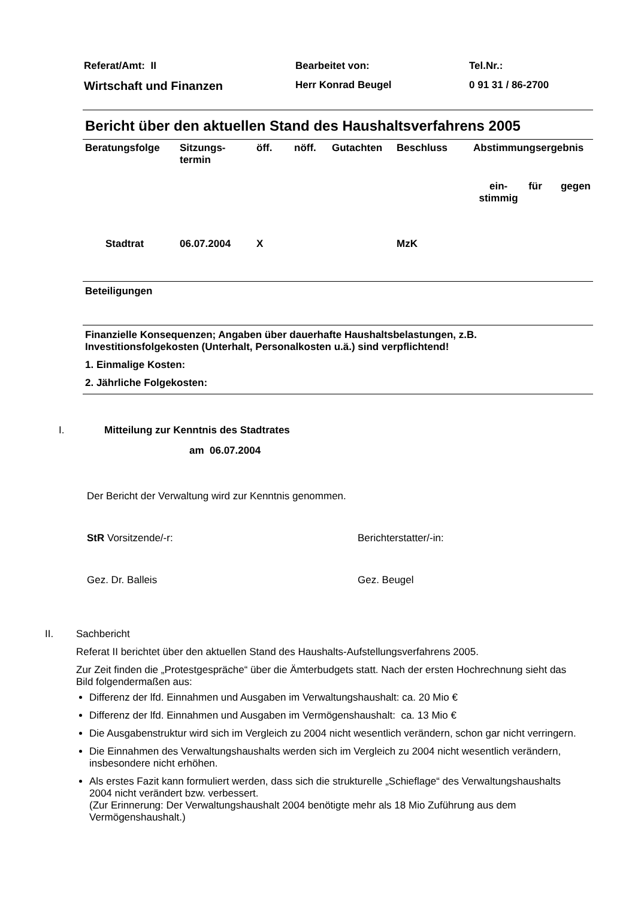Referat/Amt: II
Bearbeitet von:
Tel.Nr.:
Wirtschaft und Finanzen
Herr Konrad Beugel
0 91 31 / 86-2700
Bericht über den aktuellen Stand des Haushaltsverfahrens 2005
| Beratungsfolge | Sitzungs- termin | öff. | nöff. | Gutachten | Beschluss | Abstimmungsergebnis | | |
| --- | --- | --- | --- | --- | --- | --- | --- | --- |
| | | | | | | ein- stimmig | für | gegen |
| Stadtrat | 06.07.2004 | X | | | MzK | | | |
Beteiligungen
Finanzielle Konsequenzen; Angaben über dauerhafte Haushaltsbelastungen, z.B. Investitionsfolgekosten (Unterhalt, Personalkosten u.ä.) sind verpflichtend!
1. Einmalige Kosten:
2. Jährliche Folgekosten:
I. Mitteilung zur Kenntnis des Stadtrates
am 06.07.2004
Der Bericht der Verwaltung wird zur Kenntnis genommen.
StR Vorsitzende/-r: Berichterstatter/-in:
Gez. Dr. Balleis Gez. Beugel
II. Sachbericht
Referat II berichtet über den aktuellen Stand des Haushalts-Aufstellungsverfahrens 2005.
Zur Zeit finden die „Protestgespräche“ über die Ämterbudgets statt. Nach der ersten Hochrechnung sieht das Bild folgendermaßen aus:
Differenz der lfd. Einnahmen und Ausgaben im Verwaltungshaushalt: ca. 20 Mio €
Differenz der lfd. Einnahmen und Ausgaben im Vermögenshaushalt: ca. 13 Mio €
Die Ausgabenstruktur wird sich im Vergleich zu 2004 nicht wesentlich verändern, schon gar nicht verringern.
Die Einnahmen des Verwaltungshaushalts werden sich im Vergleich zu 2004 nicht wesentlich verändern, insbesondere nicht erhöhen.
Als erstes Fazit kann formuliert werden, dass sich die strukturelle „Schieflage“ des Verwaltungshaushalts 2004 nicht verändert bzw. verbessert.
(Zur Erinnerung: Der Verwaltungshaushalt 2004 benötigte mehr als 18 Mio Zuführung aus dem Vermögenshaushalt.)